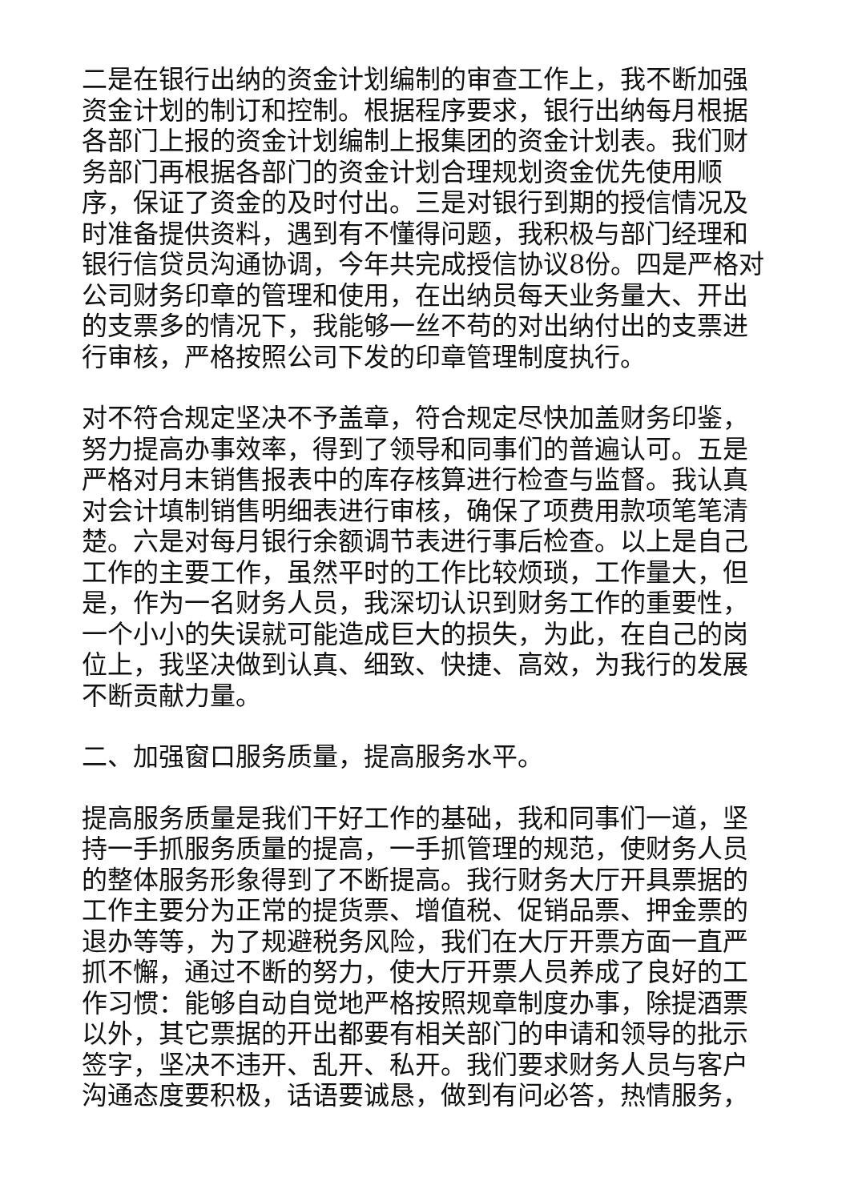二是在银行出纳的资金计划编制的审查工作上，我不断加强资金计划的制订和控制。根据程序要求，银行出纳每月根据各部门上报的资金计划编制上报集团的资金计划表。我们财务部门再根据各部门的资金计划合理规划资金优先使用顺序，保证了资金的及时付出。三是对银行到期的授信情况及时准备提供资料，遇到有不懂得问题，我积极与部门经理和银行信贷员沟通协调，今年共完成授信协议8份。四是严格对公司财务印章的管理和使用，在出纳员每天业务量大、开出的支票多的情况下，我能够一丝不苟的对出纳付出的支票进行审核，严格按照公司下发的印章管理制度执行。
对不符合规定坚决不予盖章，符合规定尽快加盖财务印鉴，努力提高办事效率，得到了领导和同事们的普遍认可。五是严格对月末销售报表中的库存核算进行检查与监督。我认真对会计填制销售明细表进行审核，确保了项费用款项笔笔清楚。六是对每月银行余额调节表进行事后检查。以上是自己工作的主要工作，虽然平时的工作比较烦琐，工作量大，但是，作为一名财务人员，我深切认识到财务工作的重要性，一个小小的失误就可能造成巨大的损失，为此，在自己的岗位上，我坚决做到认真、细致、快捷、高效，为我行的发展不断贡献力量。
二、加强窗口服务质量，提高服务水平。
提高服务质量是我们干好工作的基础，我和同事们一道，坚持一手抓服务质量的提高，一手抓管理的规范，使财务人员的整体服务形象得到了不断提高。我行财务大厅开具票据的工作主要分为正常的提货票、增值税、促销品票、押金票的退办等等，为了规避税务风险，我们在大厅开票方面一直严抓不懈，通过不断的努力，使大厅开票人员养成了良好的工作习惯：能够自动自觉地严格按照规章制度办事，除提酒票以外，其它票据的开出都要有相关部门的申请和领导的批示签字，坚决不违开、乱开、私开。我们要求财务人员与客户沟通态度要积极，话语要诚恳，做到有问必答，热情服务，